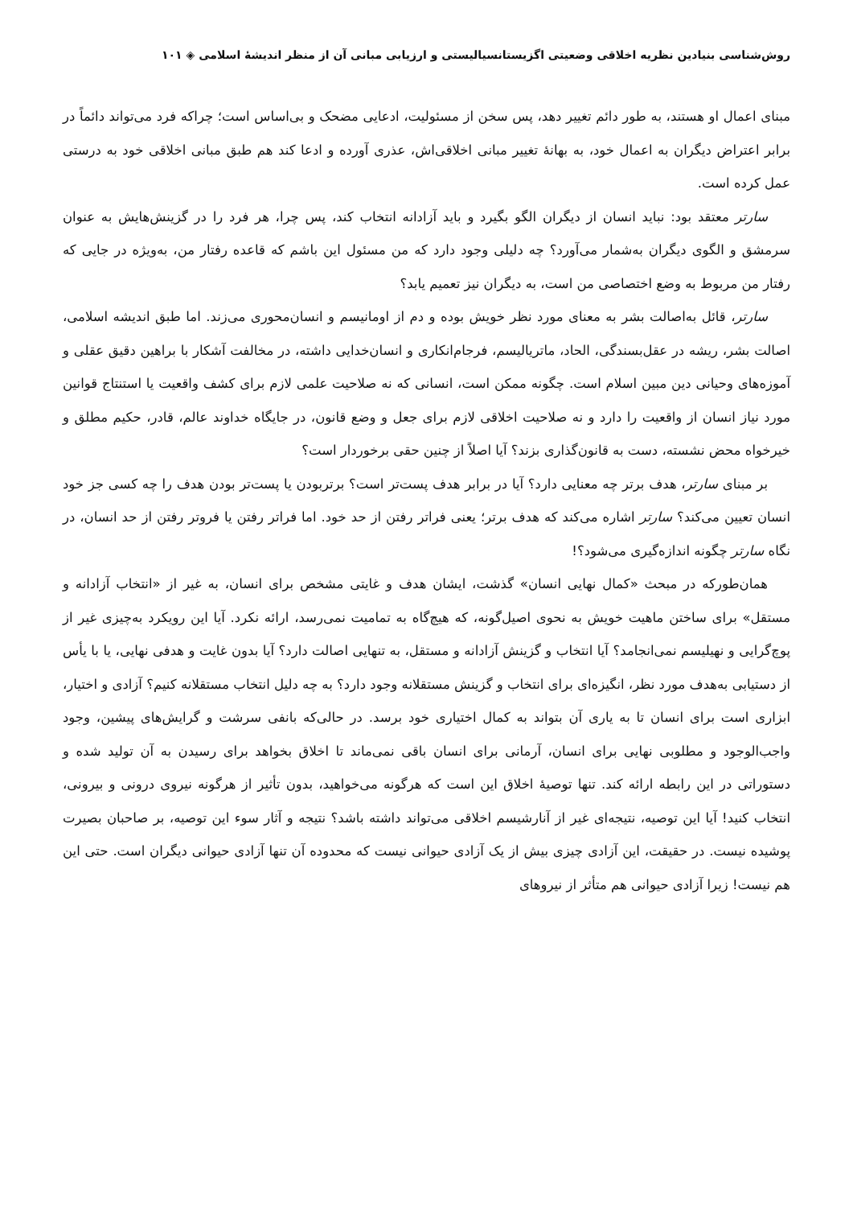روش‌شناسی بنیادین نظریه اخلاقی وضعیتی اگزیستانسیالیستی و ارزیابی مبانی آن از منظر اندیشهٔ اسلامی ◈ ۱۰۱
مبنای اعمال او هستند، به طور دائم تغییر دهد، پس سخن از مسئولیت، ادعایی مضحک و بی‌اساس است؛ چراکه فرد می‌تواند دائماً در برابر اعتراض دیگران به اعمال خود، به بهانهٔ تغییر مبانی اخلاقی‌اش، عذری آورده و ادعا کند هم طبق مبانی اخلاقی خود به درستی عمل کرده است.
سارتر معتقد بود: نباید انسان از دیگران الگو بگیرد و باید آزادانه انتخاب کند، پس چرا، هر فرد را در گزینش‌هایش به عنوان سرمشق و الگوی دیگران به‌شمار می‌آورد؟ چه دلیلی وجود دارد که من مسئول این باشم که قاعده رفتار من، به‌ویژه در جایی که رفتار من مربوط به وضع اختصاصی من است، به دیگران نیز تعمیم یابد؟
سارتر، قائل به‌اصالت بشر به معنای مورد نظر خویش بوده و دم از اومانیسم و انسان‌محوری می‌زند. اما طبق اندیشه اسلامی، اصالت بشر، ریشه در عقل‌بسندگی، الحاد، ماتریالیسم، فرجام‌انکاری و انسان‌خدایی داشته، در مخالفت آشکار با براهین دقیق عقلی و آموزه‌های وحیانی دین مبین اسلام است. چگونه ممکن است، انسانی که نه صلاحیت علمی لازم برای کشف واقعیت یا استنتاج قوانین مورد نیاز انسان از واقعیت را دارد و نه صلاحیت اخلاقی لازم برای جعل و وضع قانون، در جایگاه خداوند عالم، قادر، حکیم مطلق و خیرخواه محض نشسته، دست به قانون‌گذاری بزند؟ آیا اصلاً از چنین حقی برخوردار است؟
بر مبنای سارتر، هدف برتر چه معنایی دارد؟ آیا در برابر هدف پست‌تر است؟ برتربودن یا پست‌تر بودن هدف را چه کسی جز خود انسان تعیین می‌کند؟ سارتر اشاره می‌کند که هدف برتر؛ یعنی فراتر رفتن از حد خود. اما فراتر رفتن یا فروتر رفتن از حد انسان، در نگاه سارتر چگونه اندازه‌گیری می‌شود؟!
همان‌طورکه در مبحث «کمال نهایی انسان» گذشت، ایشان هدف و غایتی مشخص برای انسان، به غیر از «انتخاب آزادانه و مستقل» برای ساختن ماهیت خویش به نحوی اصیل‌گونه، که هیچ‌گاه به تمامیت نمی‌رسد، ارائه نکرد. آیا این رویکرد به‌چیزی غیر از پوچ‌گرایی و نهیلیسم نمی‌انجامد؟ آیا انتخاب و گزینش آزادانه و مستقل، به تنهایی اصالت دارد؟ آیا بدون غایت و هدفی نهایی، یا با یأس از دستیابی به‌هدف مورد نظر، انگیزه‌ای برای انتخاب و گزینش مستقلانه وجود دارد؟ به چه دلیل انتخاب مستقلانه کنیم؟ آزادی و اختیار، ابزاری است برای انسان تا به یاری آن بتواند به کمال اختیاری خود برسد. در حالی‌که بانفی سرشت و گرایش‌های پیشین، وجود واجب‌الوجود و مطلوبی نهایی برای انسان، آرمانی برای انسان باقی نمی‌ماند تا اخلاق بخواهد برای رسیدن به آن تولید شده و دستوراتی در این رابطه ارائه کند. تنها توصیهٔ اخلاق این است که هرگونه می‌خواهید، بدون تأثیر از هرگونه نیروی درونی و بیرونی، انتخاب کنید! آیا این توصیه، نتیجه‌ای غیر از آنارشیسم اخلاقی می‌تواند داشته باشد؟ نتیجه و آثار سوء این توصیه، بر صاحبان بصیرت پوشیده نیست. در حقیقت، این آزادی چیزی بیش از یک آزادی حیوانی نیست که محدوده آن تنها آزادی حیوانی دیگران است. حتی این هم نیست! زیرا آزادی حیوانی هم متأثر از نیروهای